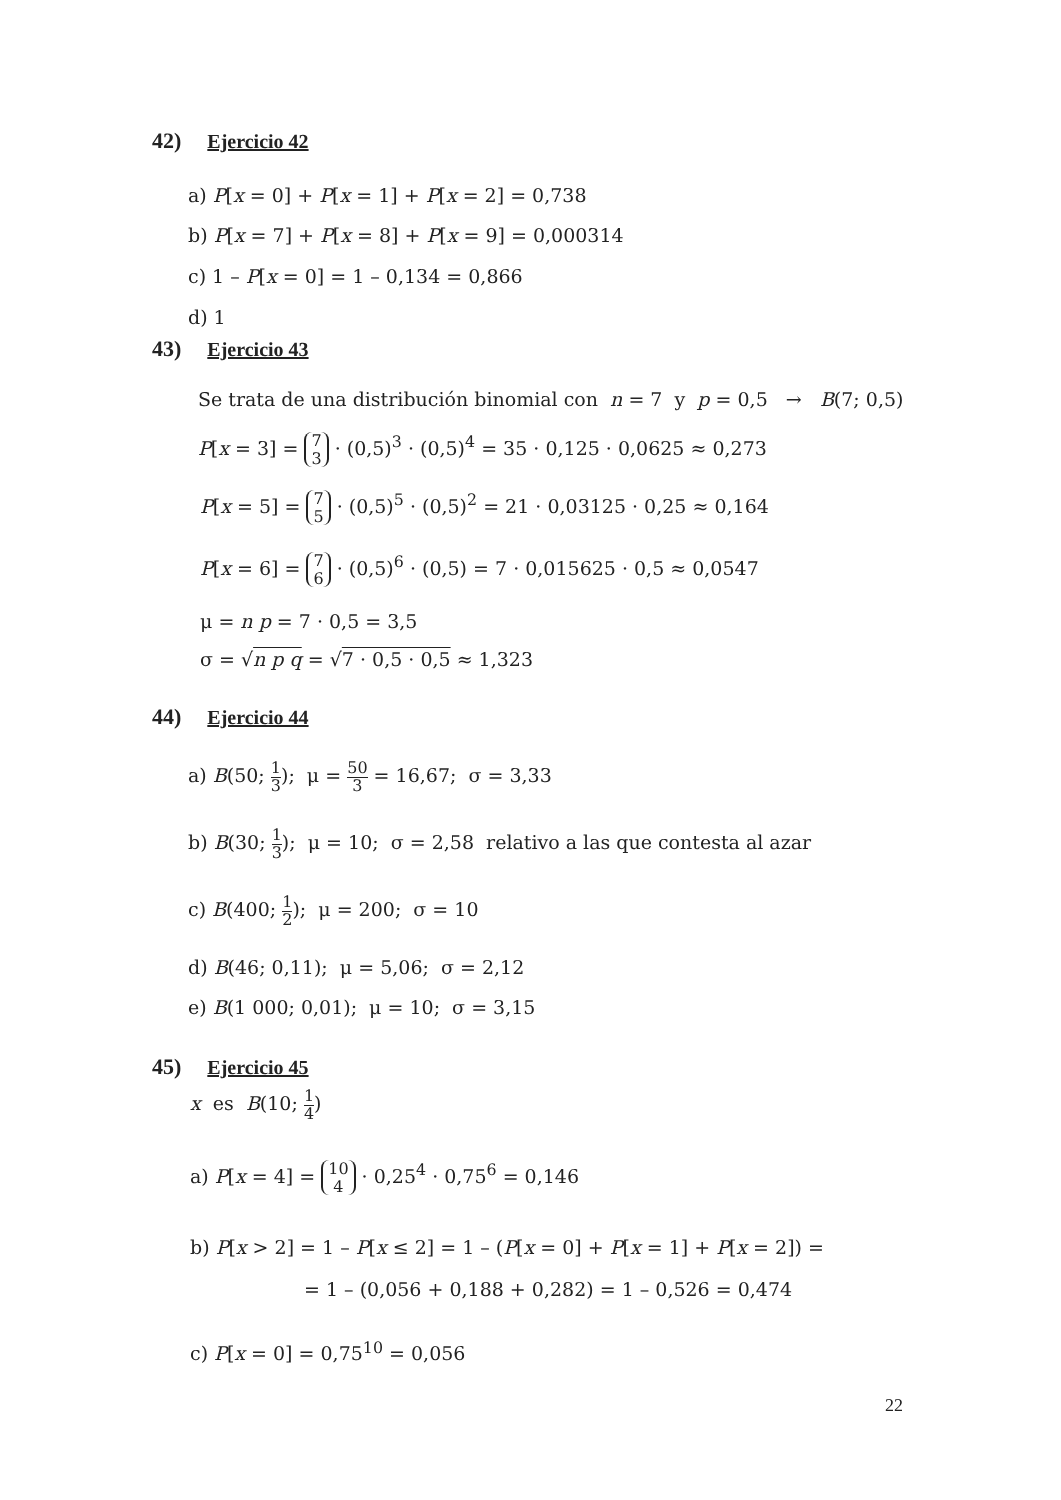42) Ejercicio 42
a) P[x = 0] + P[x = 1] + P[x = 2] = 0,738
b) P[x = 7] + P[x = 8] + P[x = 9] = 0,000314
c) 1 – P[x = 0] = 1 – 0,134 = 0,866
d) 1
43) Ejercicio 43
Se trata de una distribución binomial con n = 7 y p = 0,5 → B(7; 0,5)
P[x = 3] = 7 3 · (0,5)<sup>3</sup> · (0,5)<sup>4</sup> = 35 · 0,125 · 0,0625 ≈ 0,273
P[x = 5] = 7 5 · (0,5)<sup>5</sup> · (0,5)<sup>2</sup> = 21 · 0,03125 · 0,25 ≈ 0,164
P[x = 6] = 7 6 · (0,5)<sup>6</sup> · (0,5) = 7 · 0,015625 · 0,5 ≈ 0,0547
μ = n p = 7 · 0,5 = 3,5
σ = √n p q = √7 · 0,5 · 0,5 ≈ 1,323
44) Ejercicio 44
a) B(50; 1 3); μ = 50 3 = 16,67; σ = 3,33
b) B(30; 1 3); μ = 10; σ = 2,58 relativo a las que contesta al azar
c) B(400; 1 2); μ = 200; σ = 10
d) B(46; 0,11); μ = 5,06; σ = 2,12
e) B(1 000; 0,01); μ = 10; σ = 3,15
45) Ejercicio 45
x es B(10; 1 4)
a) P[x = 4] = 10 4 · 0,25<sup>4</sup> · 0,75<sup>6</sup> = 0,146
b) P[x > 2] = 1 – P[x ≤ 2] = 1 – (P[x = 0] + P[x = 1] + P[x = 2]) =
= 1 – (0,056 + 0,188 + 0,282) = 1 – 0,526 = 0,474
c) P[x = 0] = 0,75<sup>10</sup> = 0,056
22